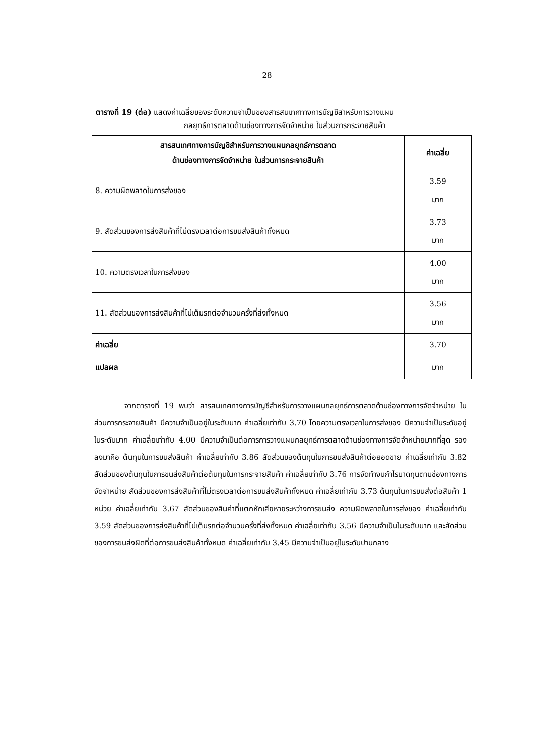28
ตารางที่ 19 (ต่อ) แสดงค่าเฉลี่ยของระดับความจำเป็นของสารสนเทศทางการบัญชีสำหรับการวางแผน
กลยุทธ์การตลาดด้านช่องทางการจัดจำหน่าย ในส่วนการกระจายสินค้า
| สารสนเทศทางการบัญชีสำหรับการวางแผนกลยุทธ์การตลาด ด้านช่องทางการจัดจำหน่าย ในส่วนการกระจายสินค้า | ค่าเฉลี่ย |
| --- | --- |
| 8. ความผิดพลาดในการส่งของ | 3.59 มาก |
| 9. สัดส่วนของการส่งสินค้าที่ไม่ตรงเวลาต่อการขนส่งสินค้าทั้งหมด | 3.73 มาก |
| 10. ความตรงเวลาในการส่งของ | 4.00 มาก |
| 11. สัดส่วนของการส่งสินค้าที่ไม่เต็มรถต่อจำนวนครั้งที่ส่งทั้งหมด | 3.56 มาก |
| ค่าเฉลี่ย | 3.70 |
| แปลผล | มาก |
จากตารางที่ 19 พบว่า สารสนเทศทางการบัญชีสำหรับการวางแผนกลยุทธ์การตลาดด้านช่องทางการจัดจำหน่าย ในส่วนการกระจายสินค้า มีความจำเป็นอยู่ในระดับมาก ค่าเฉลี่ยเท่ากับ 3.70 โดยความตรงเวลาในการส่งของ มีความจำเป็นระดับอยู่ในระดับมาก ค่าเฉลี่ยเท่ากับ 4.00 มีความจำเป็นต่อการการวางแผนกลยุทธ์การตลาดด้านช่องทางการจัดจำหน่ายมากที่สุด รองลงมาคือ ต้นทุนในการขนส่งสินค้า ค่าเฉลี่ยเท่ากับ 3.86 สัดส่วนของต้นทุนในการขนส่งสินค้าต่อยอดขาย ค่าเฉลี่ยเท่ากับ 3.82 สัดส่วนของต้นทุนในการขนส่งสินค้าต่อต้นทุนในการกระจายสินค้า ค่าเฉลี่ยเท่ากับ 3.76 การจัดทำงบกำไรขาดทุนตามช่องทางการจัดจำหน่าย สัดส่วนของการส่งสินค้าที่ไม่ตรงเวลาต่อการขนส่งสินค้าทั้งหมด ค่าเฉลี่ยเท่ากับ 3.73 ต้นทุนในการขนส่งต่อสินค้า 1 หน่วย ค่าเฉลี่ยเท่ากับ 3.67 สัดส่วนของสินค่าที่แตกหักเสียหายระหว่างการขนส่ง ความผิดพลาดในการส่งของ ค่าเฉลี่ยเท่ากับ 3.59 สัดส่วนของการส่งสินค้าที่ไม่เต็มรถต่อจำนวนครั้งที่ส่งทั้งหมด ค่าเฉลี่ยเท่ากับ 3.56 มีความจำเป็นในระดับมาก และสัดส่วนของการขนส่งผิดที่ต่อการขนส่งสินค้าทั้งหมด ค่าเฉลี่ยเท่ากับ 3.45 มีความจำเป็นอยู่ในระดับปานกลาง